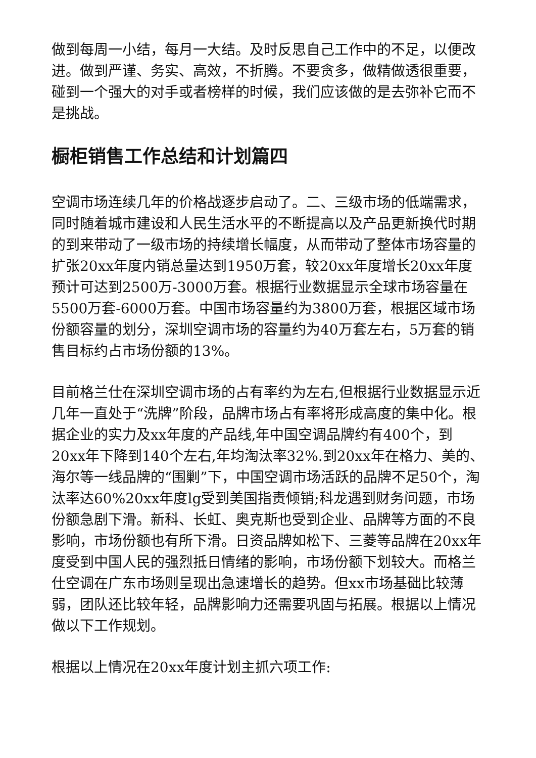做到每周一小结，每月一大结。及时反思自己工作中的不足，以便改进。做到严谨、务实、高效，不折腾。不要贪多，做精做透很重要，碰到一个强大的对手或者榜样的时候，我们应该做的是去弥补它而不是挑战。
橱柜销售工作总结和计划篇四
空调市场连续几年的价格战逐步启动了。二、三级市场的低端需求，同时随着城市建设和人民生活水平的不断提高以及产品更新换代时期的到来带动了一级市场的持续增长幅度，从而带动了整体市场容量的扩张20xx年度内销总量达到1950万套，较20xx年度增长20xx年度预计可达到2500万-3000万套。根据行业数据显示全球市场容量在5500万套-6000万套。中国市场容量约为3800万套，根据区域市场份额容量的划分，深圳空调市场的容量约为40万套左右，5万套的销售目标约占市场份额的13%。
目前格兰仕在深圳空调市场的占有率约为左右,但根据行业数据显示近几年一直处于“洗牌”阶段，品牌市场占有率将形成高度的集中化。根据企业的实力及xx年度的产品线,年中国空调品牌约有400个，到20xx年下降到140个左右,年均淘汰率32%.到20xx年在格力、美的、海尔等一线品牌的“围剿”下，中国空调市场活跃的品牌不足50个，淘汰率达60%20xx年度lg受到美国指责倾销;科龙遇到财务问题，市场份额急剧下滑。新科、长虹、奥克斯也受到企业、品牌等方面的不良影响，市场份额也有所下滑。日资品牌如松下、三菱等品牌在20xx年度受到中国人民的强烈抵日情绪的影响，市场份额下划较大。而格兰仕空调在广东市场则呈现出急速增长的趋势。但xx市场基础比较薄弱，团队还比较年轻，品牌影响力还需要巩固与拓展。根据以上情况做以下工作规划。
根据以上情况在20xx年度计划主抓六项工作: